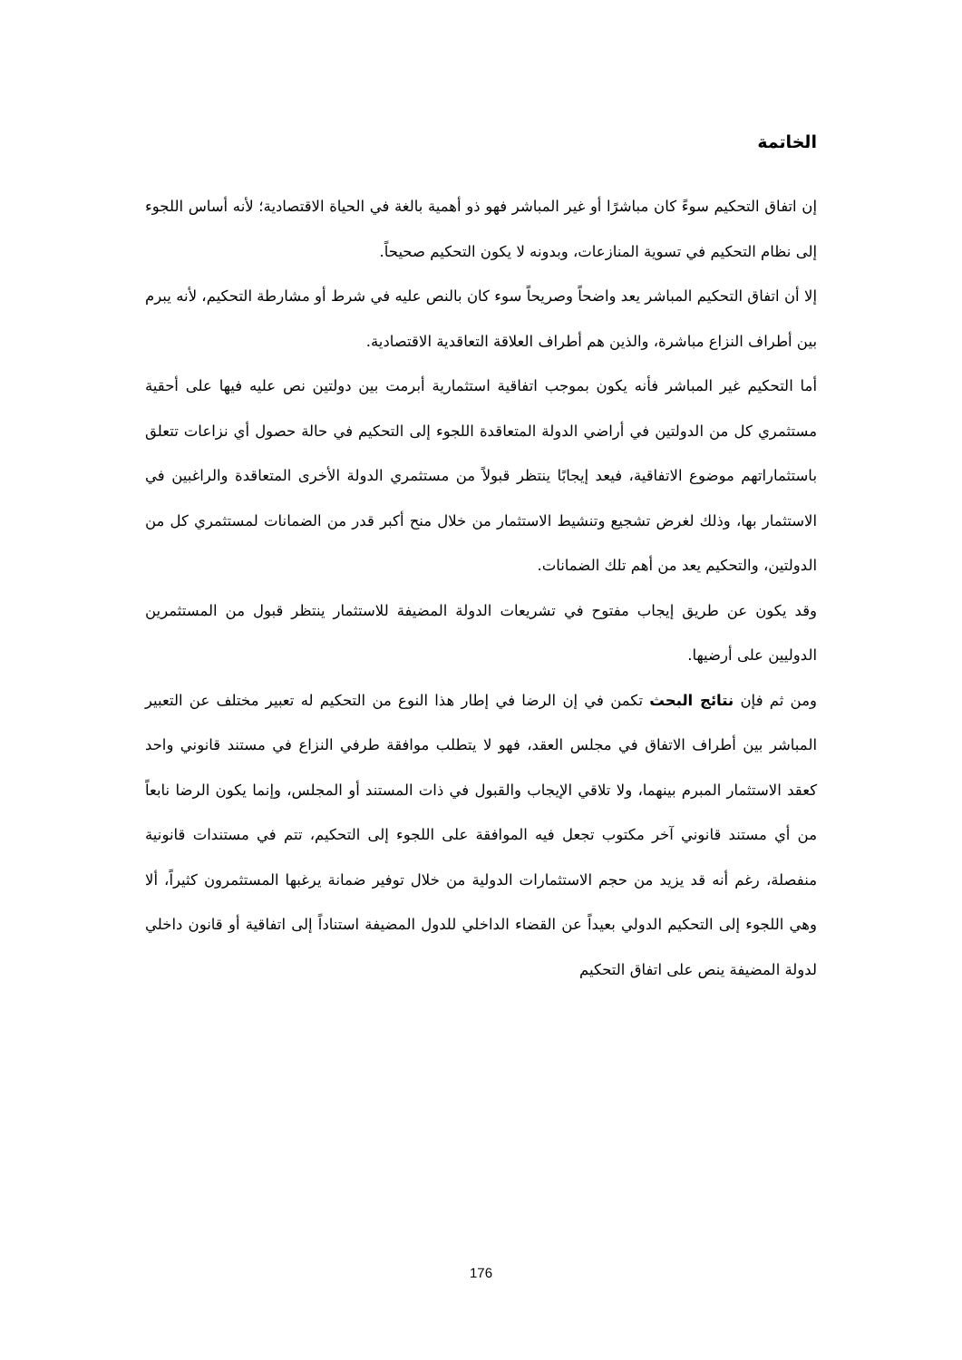الخاتمة
إن اتفاق التحكيم سوءً كان مباشرًا أو غير المباشر فهو ذو أهمية بالغة في الحياة الاقتصادية؛ لأنه أساس اللجوء إلى نظام التحكيم في تسوية المنازعات، وبدونه لا يكون التحكيم صحيحاً.
إلا أن اتفاق التحكيم المباشر يعد واضحاً وصريحاً سوء كان بالنص عليه في شرط أو مشارطة التحكيم، لأنه يبرم بين أطراف النزاع مباشرة، والذين هم أطراف العلاقة التعاقدية الاقتصادية.
أما التحكيم غير المباشر فأنه يكون بموجب اتفاقية استثمارية أبرمت بين دولتين نص عليه فيها على أحقية مستثمري كل من الدولتين في أراضي الدولة المتعاقدة اللجوء إلى التحكيم في حالة حصول أي نزاعات تتعلق باستثماراتهم موضوع الاتفاقية، فيعد إيجابًا ينتظر قبولاً من مستثمري الدولة الأخرى المتعاقدة والراغبين في الاستثمار بها، وذلك لغرض تشجيع وتنشيط الاستثمار من خلال منح أكبر قدر من الضمانات لمستثمري كل من الدولتين، والتحكيم يعد من أهم تلك الضمانات.
وقد يكون عن طريق إيجاب مفتوح في تشريعات الدولة المضيفة للاستثمار ينتظر قبول من المستثمرين الدوليين على أرضيها.
ومن ثم فإن نتائج البحث تكمن في إن الرضا في إطار هذا النوع من التحكيم له تعبير مختلف عن التعبير المباشر بين أطراف الاتفاق في مجلس العقد، فهو لا يتطلب موافقة طرفي النزاع في مستند قانوني واحد كعقد الاستثمار المبرم بينهما، ولا تلاقي الإيجاب والقبول في ذات المستند أو المجلس، وإنما يكون الرضا نابعاً من أي مستند قانوني آخر مكتوب تجعل فيه الموافقة على اللجوء إلى التحكيم، تتم في مستندات قانونية منفصلة، رغم أنه قد يزيد من حجم الاستثمارات الدولية من خلال توفير ضمانة يرغبها المستثمرون كثيراً، ألا وهي اللجوء إلى التحكيم الدولي بعيداً عن القضاء الداخلي للدول المضيفة استناداً إلى اتفاقية أو قانون داخلي لدولة المضيفة ينص على اتفاق التحكيم
176